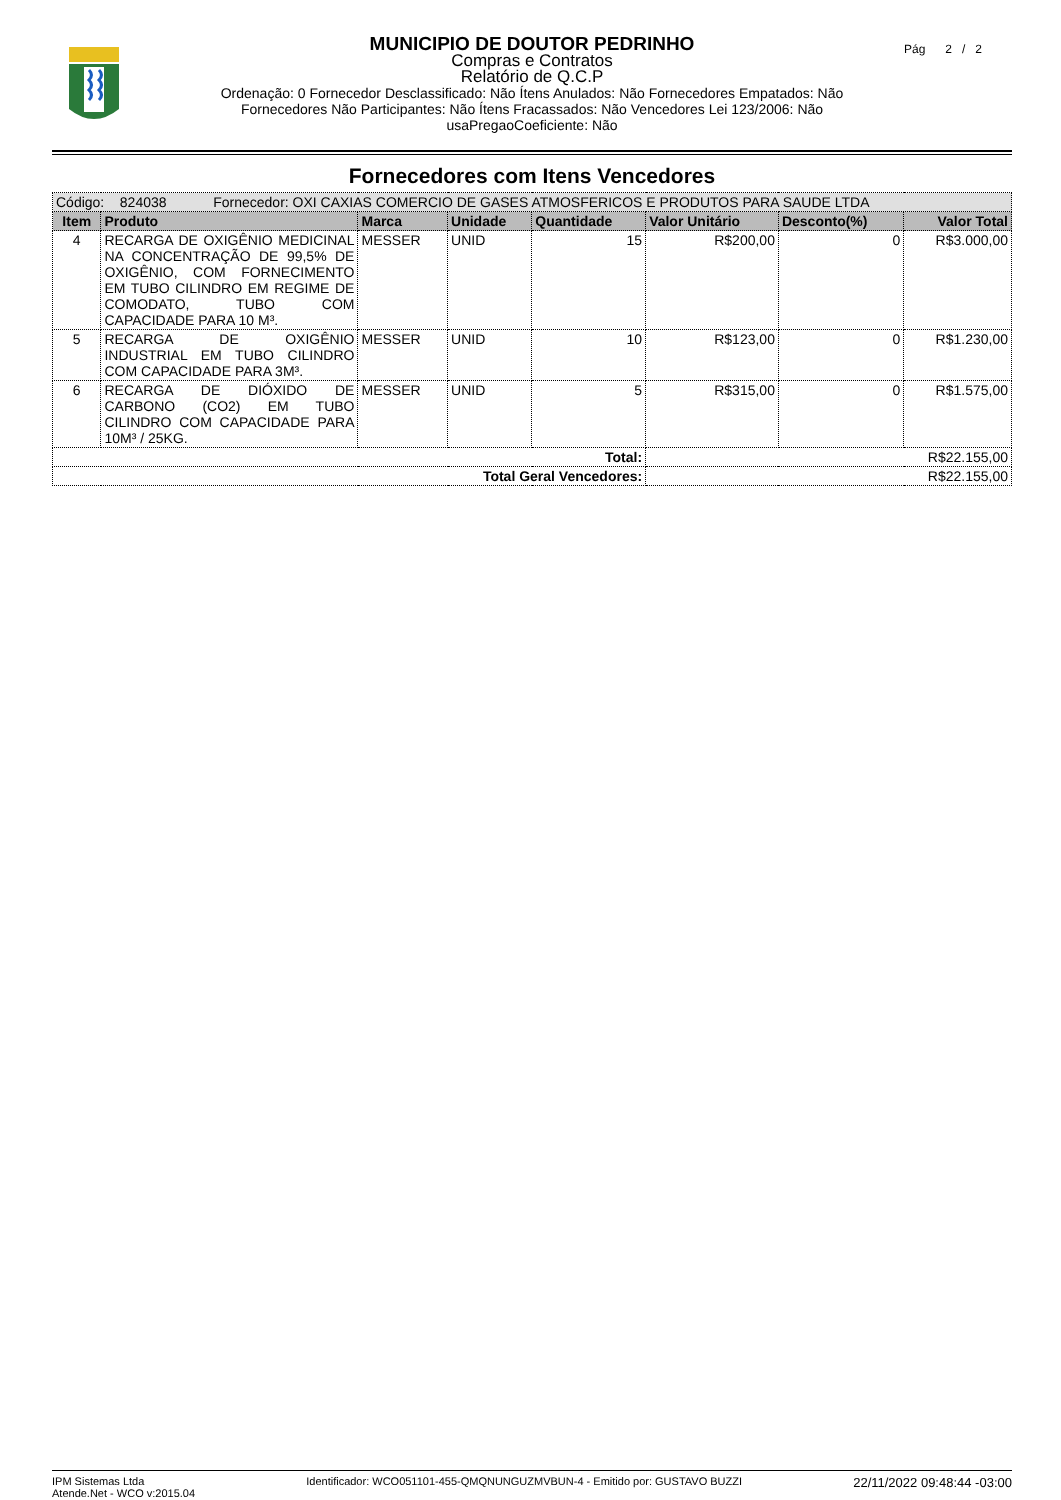Pág 2 / 2
MUNICIPIO DE DOUTOR PEDRINHO
Compras e Contratos
Relatório de Q.C.P
Ordenação: 0 Fornecedor Desclassificado: Não Ítens Anulados: Não Fornecedores Empatados: Não
Fornecedores Não Participantes: Não Ítens Fracassados: Não Vencedores Lei 123/2006: Não
usaPregaoCoeficiente: Não
Fornecedores com Itens Vencedores
| Código: 824038 Fornecedor: OXI CAXIAS COMERCIO DE GASES ATMOSFERICOS E PRODUTOS PARA SAUDE LTDA | | | | | | | |
| Item | Produto | Marca | Unidade | Quantidade | Valor Unitário | Desconto(%) | Valor Total |
| 4 | RECARGA DE OXIGÊNIO MEDICINAL NA CONCENTRAÇÃO DE 99,5% DE OXIGÊNIO, COM FORNECIMENTO EM TUBO CILINDRO EM REGIME DE COMODATO, TUBO COM CAPACIDADE PARA 10 M³. | MESSER | UNID | 15 | R$200,00 | 0 | R$3.000,00 |
| 5 | RECARGA DE OXIGÊNIO INDUSTRIAL EM TUBO CILINDRO COM CAPACIDADE PARA 3M³. | MESSER | UNID | 10 | R$123,00 | 0 | R$1.230,00 |
| 6 | RECARGA DE DIÓXIDO DE CARBONO (CO2) EM TUBO CILINDRO COM CAPACIDADE PARA 10M³ / 25KG. | MESSER | UNID | 5 | R$315,00 | 0 | R$1.575,00 |
| Total: | | | | | R$22.155,00 | | |
| Total Geral Vencedores: | | | | | R$22.155,00 | | |
IPM Sistemas Ltda
Atende.Net - WCO v:2015.04
Identificador: WCO051101-455-QMQNUNGUZMVBUN-4 - Emitido por: GUSTAVO BUZZI
22/11/2022 09:48:44 -03:00